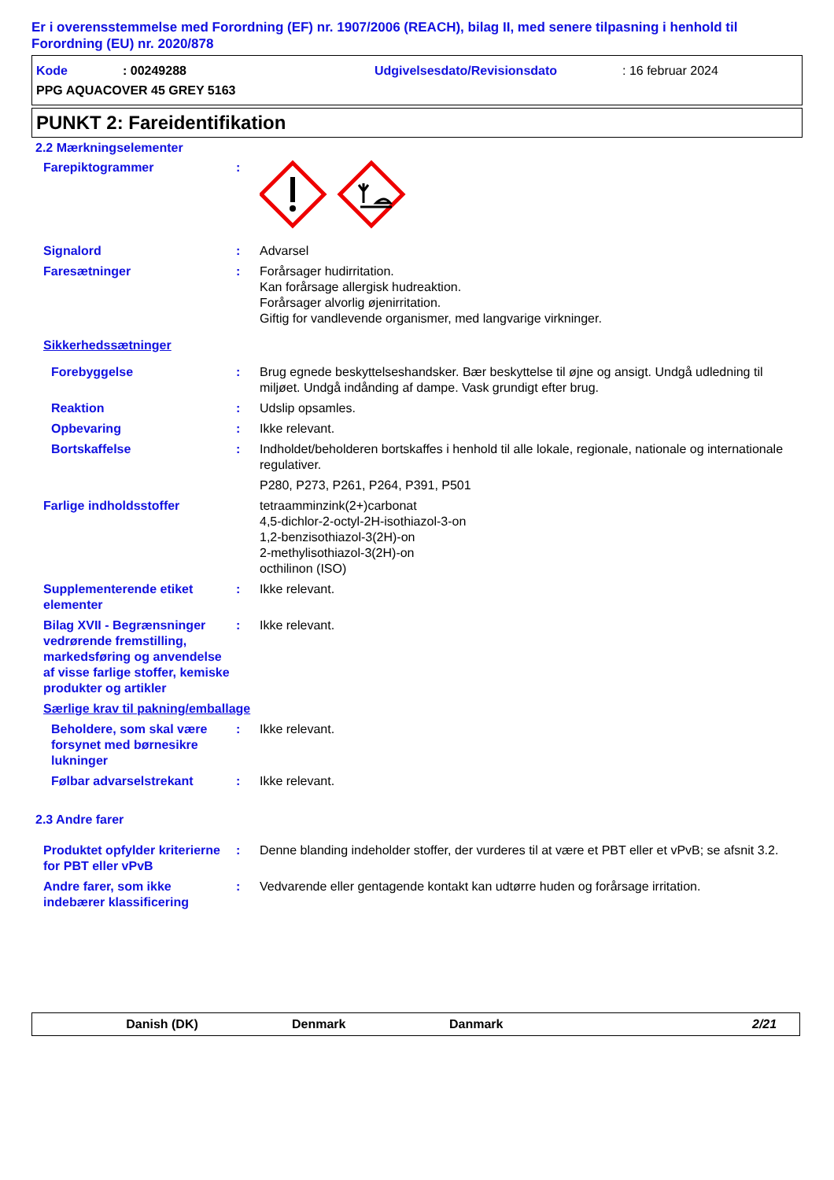Er i overensstemmelse med Forordning (EF) nr. 1907/2006 (REACH), bilag II, med senere tilpasning i henhold til Forordning (EU) nr. 2020/878
Kode: 00249288 Udgivelsesdato/Revisionsdato: 16 februar 2024
PPG AQUACOVER 45 GREY 5163
PUNKT 2: Fareidentifikation
2.2 Mærkningselementer
Farepiktogrammer :
Signalord : Advarsel
Faresætninger : Forårsager hudirritation.
Kan forårsage allergisk hudreaktion.
Forårsager alvorlig øjenirritation.
Giftig for vandlevende organismer, med langvarige virkninger.
Sikkerhedssætninger
Forebyggelse : Brug egnede beskyttelseshandsker. Bær beskyttelse til øjne og ansigt. Undgå udledning til miljøet. Undgå indånding af dampe. Vask grundigt efter brug.
Reaktion : Udslip opsamles.
Opbevaring : Ikke relevant.
Bortskaffelse : Indholdet/beholderen bortskaffes i henhold til alle lokale, regionale, nationale og internationale regulativer.
P280, P273, P261, P264, P391, P501
Farlige indholdsstoffer tetraamminzink(2+)carbonat
4,5-dichlor-2-octyl-2H-isothiazol-3-on
1,2-benzisothiazol-3(2H)-on
2-methylisothiazol-3(2H)-on
octhilinon (ISO)
Supplementerende etiket elementer
: Ikke relevant.
Bilag XVII - Begrænsninger vedrørende fremstilling, markedsføring og anvendelse af visse farlige stoffer, kemiske produkter og artikler
: Ikke relevant.
Særlige krav til pakning/emballage
Beholdere, som skal være forsynet med børnesikre lukninger
: Ikke relevant.
Følbar advarselstrekant : Ikke relevant.
2.3 Andre farer
Produktet opfylder kriterierne for PBT eller vPvB
: Denne blanding indeholder stoffer, der vurderes til at være et PBT eller et vPvB; se afsnit 3.2.
Andre farer, som ikke indebærer klassificering
: Vedvarende eller gentagende kontakt kan udtørre huden og forårsage irritation.
Danish (DK) Denmark Danmark 2/21